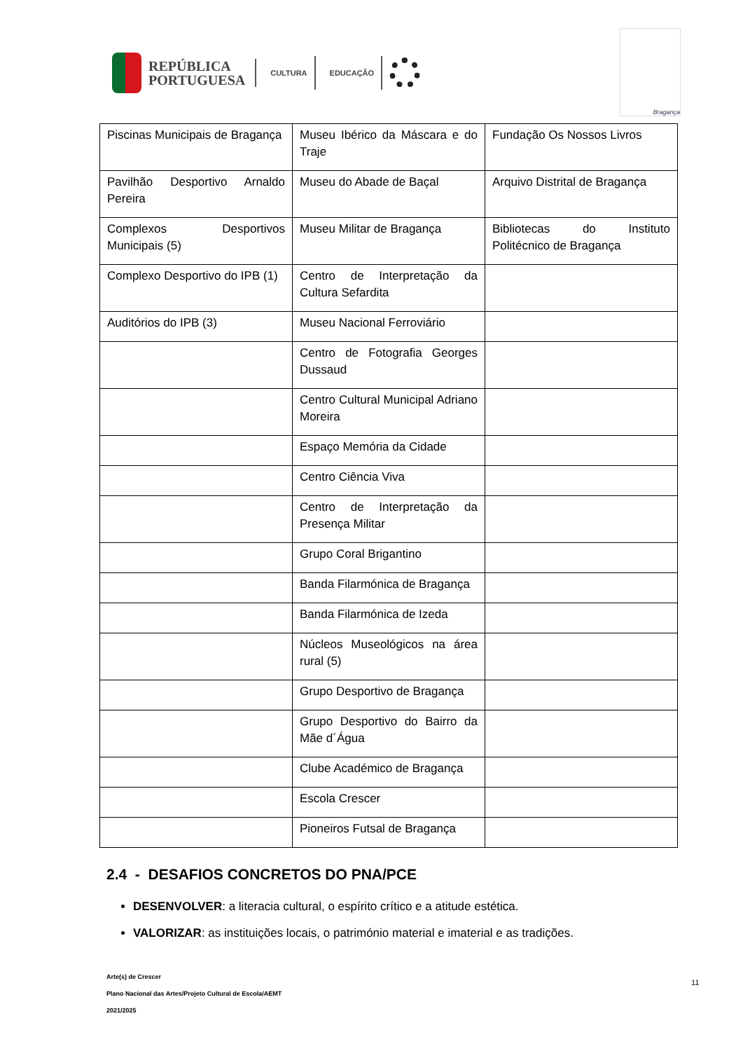REPÚBLICA
PORTUGUESA
CULTURA EDUCAÇÃO
Bragança
| Piscinas Municipais de Bragança | Museu Ibérico da Máscara e do Traje | Fundação Os Nossos Livros |
| Pavilhão Desportivo Arnaldo Pereira | Museu do Abade de Baçal | Arquivo Distrital de Bragança |
| Complexos Desportivos Municipais (5) | Museu Militar de Bragança | Bibliotecas do Instituto Politécnico de Bragança |
| Complexo Desportivo do IPB (1) | Centro de Interpretação da Cultura Sefardita | |
| Auditórios do IPB (3) | Museu Nacional Ferroviário | |
| | Centro de Fotografia Georges Dussaud | |
| | Centro Cultural Municipal Adriano Moreira | |
| | Espaço Memória da Cidade | |
| | Centro Ciência Viva | |
| | Centro de Interpretação da Presença Militar | |
| | Grupo Coral Brigantino | |
| | Banda Filarmónica de Bragança | |
| | Banda Filarmónica de Izeda | |
| | Núcleos Museológicos na área rural (5) | |
| | Grupo Desportivo de Bragança | |
| | Grupo Desportivo do Bairro da Mãe d´Água | |
| | Clube Académico de Bragança | |
| | Escola Crescer | |
| | Pioneiros Futsal de Bragança | |
2.4 - DESAFIOS CONCRETOS DO PNA/PCE
DESENVOLVER: a literacia cultural, o espírito crítico e a atitude estética.
VALORIZAR: as instituições locais, o património material e imaterial e as tradições.
Arte(s) de Crescer
11
Plano Nacional das Artes/Projeto Cultural de Escola/AEMT
2021/2025